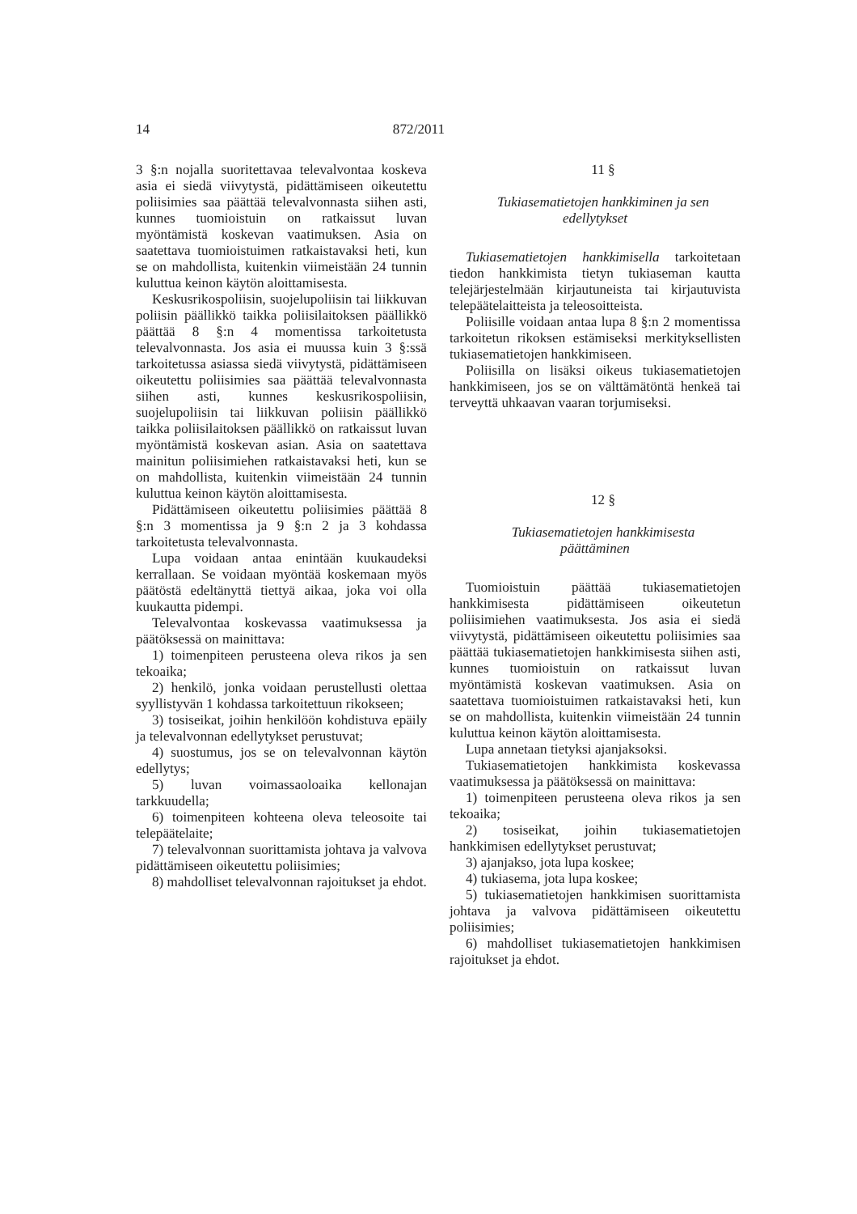14 872/2011
3 §:n nojalla suoritettavaa televalvontaa koskeva asia ei siedä viivytystä, pidättämiseen oikeutettu poliisimies saa päättää televalvonnasta siihen asti, kunnes tuomioistuin on ratkaissut luvan myöntämistä koskevan vaatimuksen. Asia on saatettava tuomioistuimen ratkaistavaksi heti, kun se on mahdollista, kuitenkin viimeistään 24 tunnin kuluttua keinon käytön aloittamisesta.
Keskusrikospoliisin, suojelupoliisin tai liikkuvan poliisin päällikkö taikka poliisilaitoksen päällikkö päättää 8 §:n 4 momentissa tarkoitetusta televalvonnasta. Jos asia ei muussa kuin 3 §:ssä tarkoitetussa asiassa siedä viivytystä, pidättämiseen oikeutettu poliisimies saa päättää televalvonnasta siihen asti, kunnes keskusrikospoliisin, suojelupoliisin tai liikkuvan poliisin päällikkö taikka poliisilaitoksen päällikkö on ratkaissut luvan myöntämistä koskevan asian. Asia on saatettava mainitun poliisimiehen ratkaistavaksi heti, kun se on mahdollista, kuitenkin viimeistään 24 tunnin kuluttua keinon käytön aloittamisesta.
Pidättämiseen oikeutettu poliisimies päättää 8 §:n 3 momentissa ja 9 §:n 2 ja 3 kohdassa tarkoitetusta televalvonnasta.
Lupa voidaan antaa enintään kuukaudeksi kerrallaan. Se voidaan myöntää koskemaan myös päätöstä edeltänyttä tiettyä aikaa, joka voi olla kuukautta pidempi.
Televalvontaa koskevassa vaatimuksessa ja päätöksessä on mainittava:
1) toimenpiteen perusteena oleva rikos ja sen tekoaika;
2) henkilö, jonka voidaan perustellusti olettaa syyllistyvän 1 kohdassa tarkoitettuun rikokseen;
3) tosiseikat, joihin henkilöön kohdistuva epäily ja televalvonnan edellytykset perustuvat;
4) suostumus, jos se on televalvonnan käytön edellytys;
5) luvan voimassaoloaika kellonajan tarkkuudella;
6) toimenpiteen kohteena oleva teleosoite tai telepäätelaite;
7) televalvonnan suorittamista johtava ja valvova pidättämiseen oikeutettu poliisimies;
8) mahdolliset televalvonnan rajoitukset ja ehdot.
11 §
Tukiasematietojen hankkiminen ja sen
edellytykset
Tukiasematietojen hankkimisella tarkoitetaan tiedon hankkimista tietyn tukiaseman kautta telejärjestelmään kirjautuneista tai kirjautuvista telepäätelaitteista ja teleosoitteista.
Poliisille voidaan antaa lupa 8 §:n 2 momentissa tarkoitetun rikoksen estämiseksi merkityksellisten tukiasematietojen hankkimiseen.
Poliisilla on lisäksi oikeus tukiasematietojen hankkimiseen, jos se on välttämätöntä henkeä tai terveyttä uhkaavan vaaran torjumiseksi.
12 §
Tukiasematietojen hankkimisesta
päättäminen
Tuomioistuin päättää tukiasematietojen hankkimisesta pidättämiseen oikeutetun poliisimiehen vaatimuksesta. Jos asia ei siedä viivytystä, pidättämiseen oikeutettu poliisimies saa päättää tukiasematietojen hankkimisesta siihen asti, kunnes tuomioistuin on ratkaissut luvan myöntämistä koskevan vaatimuksen. Asia on saatettava tuomioistuimen ratkaistavaksi heti, kun se on mahdollista, kuitenkin viimeistään 24 tunnin kuluttua keinon käytön aloittamisesta.
Lupa annetaan tietyksi ajanjaksoksi.
Tukiasematietojen hankkimista koskevassa vaatimuksessa ja päätöksessä on mainittava:
1) toimenpiteen perusteena oleva rikos ja sen tekoaika;
2) tosiseikat, joihin tukiasematietojen hankkimisen edellytykset perustuvat;
3) ajanjakso, jota lupa koskee;
4) tukiasema, jota lupa koskee;
5) tukiasematietojen hankkimisen suorittamista johtava ja valvova pidättämiseen oikeutettu poliisimies;
6) mahdolliset tukiasematietojen hankkimisen rajoitukset ja ehdot.